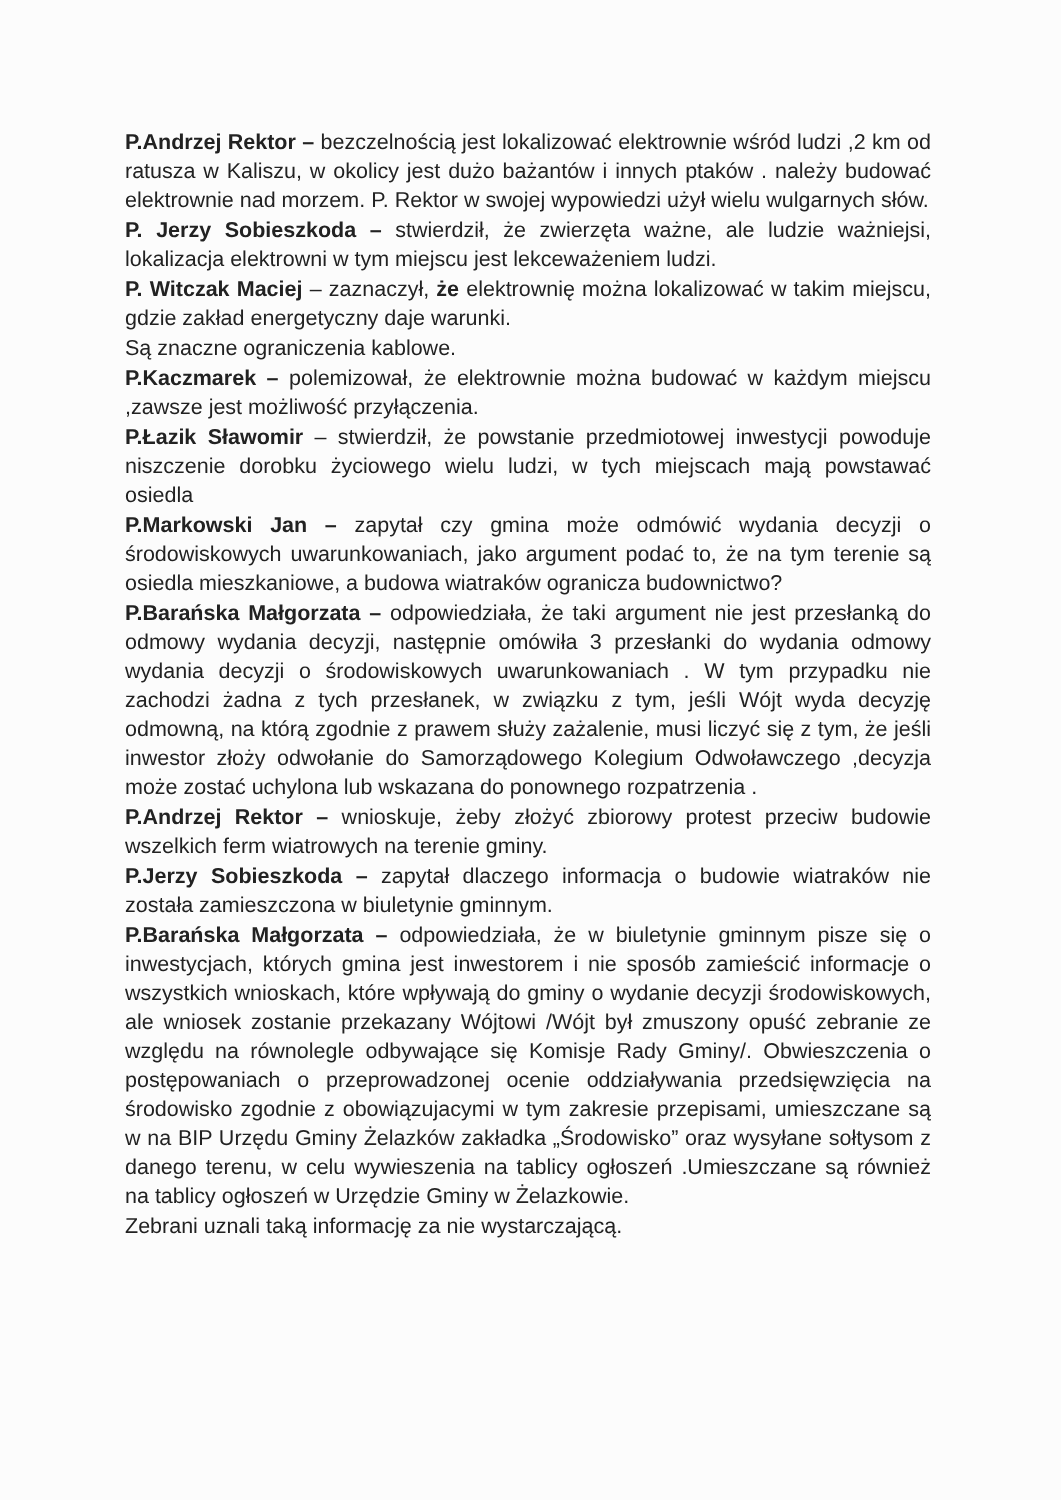P.Andrzej Rektor – bezczelnością jest lokalizować elektrownie wśród ludzi ,2 km od ratusza w Kaliszu, w okolicy jest dużo bażantów i innych ptaków . należy budować elektrownie nad morzem. P. Rektor w swojej wypowiedzi użył wielu wulgarnych słów.
P. Jerzy Sobieszkoda – stwierdził, że zwierzęta ważne, ale ludzie ważniejsi, lokalizacja elektrowni w tym miejscu jest lekceważeniem ludzi.
P. Witczak Maciej – zaznaczył, że elektrownię można lokalizować w takim miejscu, gdzie zakład energetyczny daje warunki.
Są znaczne ograniczenia kablowe.
P.Kaczmarek – polemizował, że elektrownie można budować w każdym miejscu ,zawsze jest możliwość przyłączenia.
P.Łazik Sławomir – stwierdził, że powstanie przedmiotowej inwestycji powoduje niszczenie dorobku życiowego wielu ludzi, w tych miejscach mają powstawać osiedla
P.Markowski Jan – zapytał czy gmina może odmówić wydania decyzji o środowiskowych uwarunkowaniach, jako argument podać to, że na tym terenie są osiedla mieszkaniowe, a budowa wiatraków ogranicza budownictwo?
P.Barańska Małgorzata – odpowiedziała, że taki argument nie jest przesłanką do odmowy wydania decyzji, następnie omówiła 3 przesłanki do wydania odmowy wydania decyzji o środowiskowych uwarunkowaniach . W tym przypadku nie zachodzi żadna z tych przesłanek, w związku z tym, jeśli Wójt wyda decyzję odmowną, na którą zgodnie z prawem służy zażalenie, musi liczyć się z tym, że jeśli inwestor złoży odwołanie do Samorządowego Kolegium Odwoławczego ,decyzja może zostać uchylona lub wskazana do ponownego rozpatrzenia .
P.Andrzej Rektor – wnioskuje, żeby złożyć zbiorowy protest przeciw budowie wszelkich ferm wiatrowych na terenie gminy.
P.Jerzy Sobieszkoda – zapytał dlaczego informacja o budowie wiatraków nie została zamieszczona w biuletynie gminnym.
P.Barańska Małgorzata – odpowiedziała, że w biuletynie gminnym pisze się o inwestycjach, których gmina jest inwestorem i nie sposób zamieścić informacje o wszystkich wnioskach, które wpływają do gminy o wydanie decyzji środowiskowych, ale wniosek zostanie przekazany Wójtowi /Wójt był zmuszony opuść zebranie ze względu na równolegle odbywające się Komisje Rady Gminy/. Obwieszczenia o postępowaniach o przeprowadzonej ocenie oddziaływania przedsięwzięcia na środowisko zgodnie z obowiązujacymi w tym zakresie przepisami, umieszczane są w na BIP Urzędu Gminy Żelazków zakładka „Środowisko” oraz wysyłane sołtysom z danego terenu, w celu wywieszenia na tablicy ogłoszeń .Umieszczane są również na tablicy ogłoszeń w Urzędzie Gminy w Żelazkowie.
Zebrani uznali taką informację za nie wystarczającą.